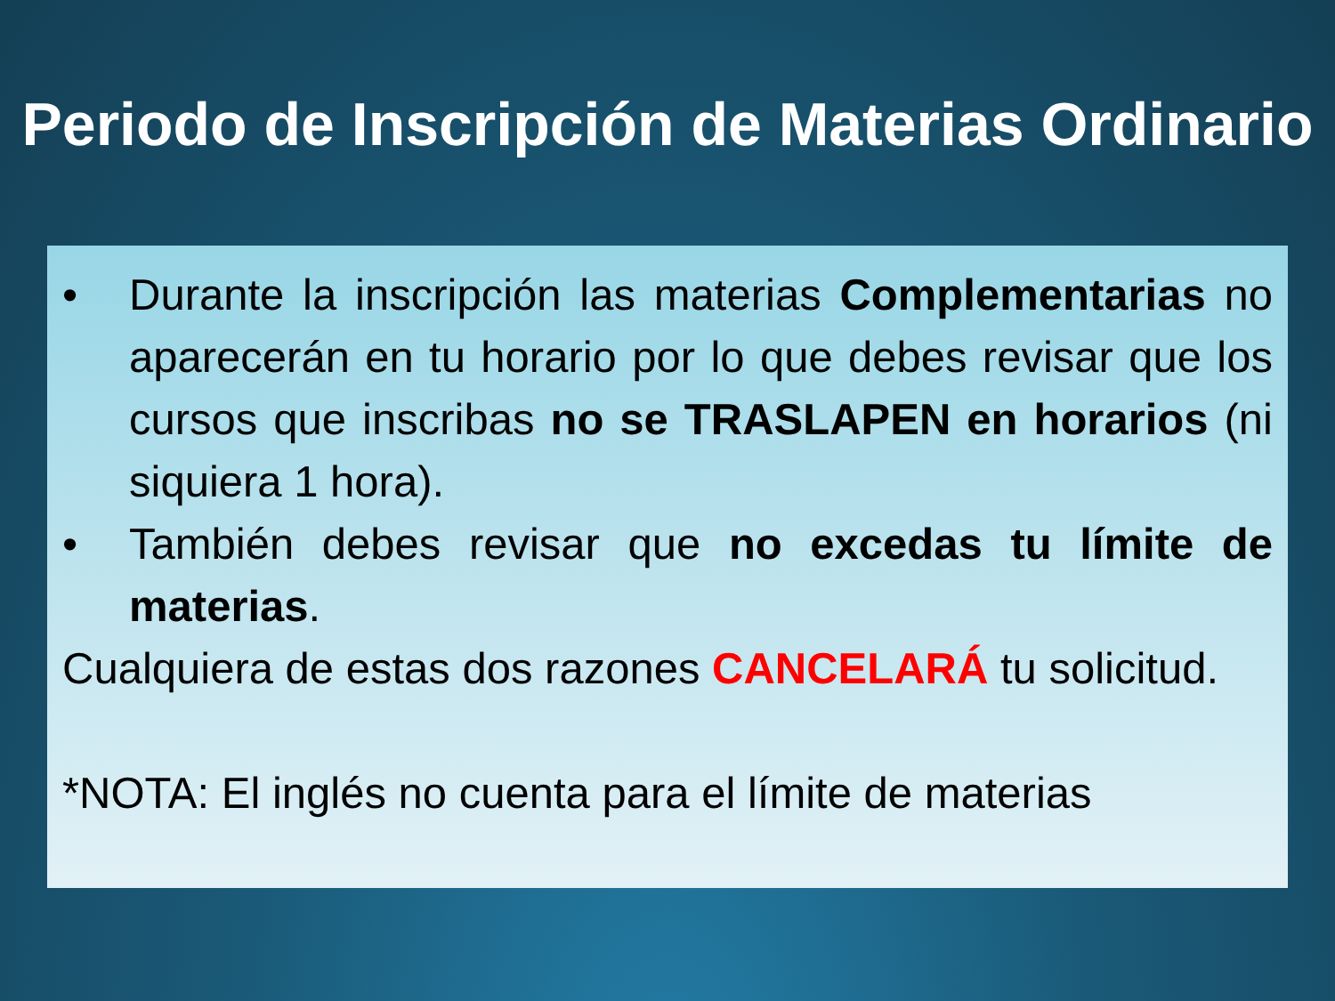Periodo de Inscripción de Materias Ordinario
• Durante la inscripción las materias Complementarias no aparecerán en tu horario por lo que debes revisar que los cursos que inscribas no se TRASLAPEN en horarios (ni siquiera 1 hora).
• También debes revisar que no excedas tu límite de materias.
Cualquiera de estas dos razones CANCELARÁ tu solicitud.
*NOTA: El inglés no cuenta para el límite de materias